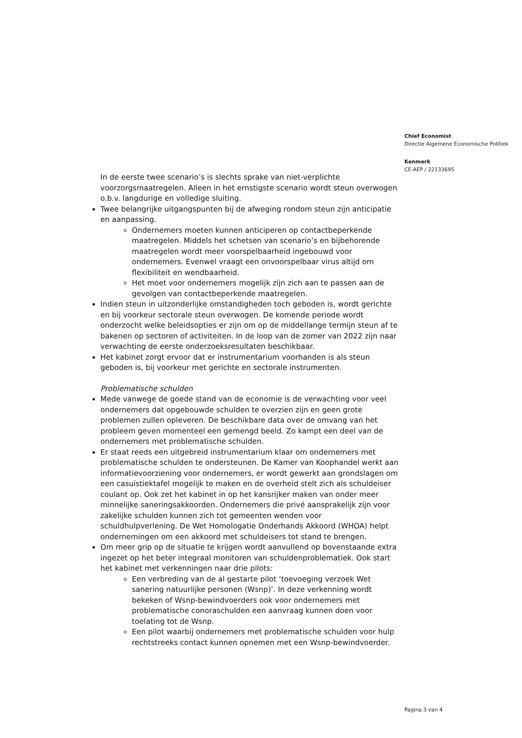Chief Economist
Directie Algemene Economische Politiek
Kenmerk
CE-AEP / 22133695
In de eerste twee scenario’s is slechts sprake van niet-verplichte voorzorgsmaatregelen. Alleen in het ernstigste scenario wordt steun overwogen o.b.v. langdurige en volledige sluiting.
Twee belangrijke uitgangspunten bij de afweging rondom steun zijn anticipatie en aanpassing.
Ondernemers moeten kunnen anticiperen op contactbeperkende maatregelen. Middels het schetsen van scenario’s en bijbehorende maatregelen wordt meer voorspelbaarheid ingebouwd voor ondernemers. Evenwel vraagt een onvoorspelbaar virus altijd om flexibiliteit en wendbaarheid.
Het moet voor ondernemers mogelijk zijn zich aan te passen aan de gevolgen van contactbeperkende maatregelen.
Indien steun in uitzonderlijke omstandigheden toch geboden is, wordt gerichte en bij voorkeur sectorale steun overwogen. De komende periode wordt onderzocht welke beleidsopties er zijn om op de middellange termijn steun af te bakenen op sectoren of activiteiten. In de loop van de zomer van 2022 zijn naar verwachting de eerste onderzoeksresultaten beschikbaar.
Het kabinet zorgt ervoor dat er instrumentarium voorhanden is als steun geboden is, bij voorkeur met gerichte en sectorale instrumenten.
Problematische schulden
Mede vanwege de goede stand van de economie is de verwachting voor veel ondernemers dat opgebouwde schulden te overzien zijn en geen grote problemen zullen opleveren. De beschikbare data over de omvang van het probleem geven momenteel een gemengd beeld. Zo kampt een deel van de ondernemers met problematische schulden.
Er staat reeds een uitgebreid instrumentarium klaar om ondernemers met problematische schulden te ondersteunen. De Kamer van Koophandel werkt aan informatievoorziening voor ondernemers, er wordt gewerkt aan grondslagen om een casuïstiektafel mogelijk te maken en de overheid stelt zich als schuldeiser coulant op. Ook zet het kabinet in op het kansrijker maken van onder meer minnelijke saneringsakkoorden. Ondernemers die privé aansprakelijk zijn voor zakelijke schulden kunnen zich tot gemeenten wenden voor schuldhulpverlening. De Wet Homologatie Onderhands Akkoord (WHOA) helpt ondernemingen om een akkoord met schuldeisers tot stand te brengen.
Om meer grip op de situatie te krijgen wordt aanvullend op bovenstaande extra ingezet op het beter integraal monitoren van schuldenproblematiek. Ook start het kabinet met verkenningen naar drie pilots:
Een verbreding van de al gestarte pilot ‘toevoeging verzoek Wet sanering natuurlijke personen (Wsnp)’. In deze verkenning wordt bekeken of Wsnp-bewindvoerders ook voor ondernemers met problematische conoraschulden een aanvraag kunnen doen voor toelating tot de Wsnp.
Een pilot waarbij ondernemers met problematische schulden voor hulp rechtstreeks contact kunnen opnemen met een Wsnp-bewindvoerder.
Pagina 3 van 4